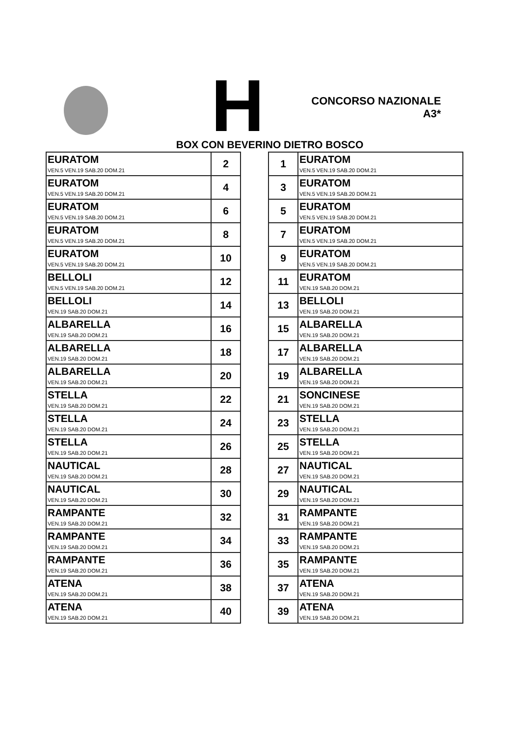H
CONCORSO NAZIONALE
A3*
BOX CON BEVERINO DIETRO BOSCO
| EURATOM VEN.5 VEN.19 SAB.20 DOM.21 | 2 |
| EURATOM VEN.5 VEN.19 SAB.20 DOM.21 | 4 |
| EURATOM VEN.5 VEN.19 SAB.20 DOM.21 | 6 |
| EURATOM VEN.5 VEN.19 SAB.20 DOM.21 | 8 |
| EURATOM VEN.5 VEN.19 SAB.20 DOM.21 | 10 |
| BELLOLI VEN.5 VEN.19 SAB.20 DOM.21 | 12 |
| BELLOLI VEN.19 SAB.20 DOM.21 | 14 |
| ALBARELLA VEN.19 SAB.20 DOM.21 | 16 |
| ALBARELLA VEN.19 SAB.20 DOM.21 | 18 |
| ALBARELLA VEN.19 SAB.20 DOM.21 | 20 |
| STELLA VEN.19 SAB.20 DOM.21 | 22 |
| STELLA VEN.19 SAB.20 DOM.21 | 24 |
| STELLA VEN.19 SAB.20 DOM.21 | 26 |
| NAUTICAL VEN.19 SAB.20 DOM.21 | 28 |
| NAUTICAL VEN.19 SAB.20 DOM.21 | 30 |
| RAMPANTE VEN.19 SAB.20 DOM.21 | 32 |
| RAMPANTE VEN.19 SAB.20 DOM.21 | 34 |
| RAMPANTE VEN.19 SAB.20 DOM.21 | 36 |
| ATENA VEN.19 SAB.20 DOM.21 | 38 |
| ATENA VEN.19 SAB.20 DOM.21 | 40 |
| 1 | EURATOM VEN.5 VEN.19 SAB.20 DOM.21 |
| 3 | EURATOM VEN.5 VEN.19 SAB.20 DOM.21 |
| 5 | EURATOM VEN.5 VEN.19 SAB.20 DOM.21 |
| 7 | EURATOM VEN.5 VEN.19 SAB.20 DOM.21 |
| 9 | EURATOM VEN.5 VEN.19 SAB.20 DOM.21 |
| 11 | EURATOM VEN.19 SAB.20 DOM.21 |
| 13 | BELLOLI VEN.19 SAB.20 DOM.21 |
| 15 | ALBARELLA VEN.19 SAB.20 DOM.21 |
| 17 | ALBARELLA VEN.19 SAB.20 DOM.21 |
| 19 | ALBARELLA VEN.19 SAB.20 DOM.21 |
| 21 | SONCINESE VEN.19 SAB.20 DOM.21 |
| 23 | STELLA VEN.19 SAB.20 DOM.21 |
| 25 | STELLA VEN.19 SAB.20 DOM.21 |
| 27 | NAUTICAL VEN.19 SAB.20 DOM.21 |
| 29 | NAUTICAL VEN.19 SAB.20 DOM.21 |
| 31 | RAMPANTE VEN.19 SAB.20 DOM.21 |
| 33 | RAMPANTE VEN.19 SAB.20 DOM.21 |
| 35 | RAMPANTE VEN.19 SAB.20 DOM.21 |
| 37 | ATENA VEN.19 SAB.20 DOM.21 |
| 39 | ATENA VEN.19 SAB.20 DOM.21 |